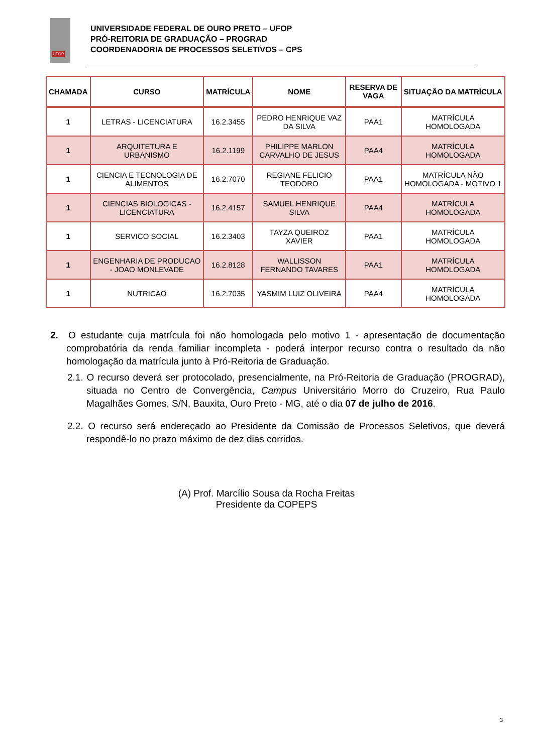UFOP
UNIVERSIDADE FEDERAL DE OURO PRETO – UFOP
PRÓ-REITORIA DE GRADUAÇÃO – PROGRAD
COORDENADORIA DE PROCESSOS SELETIVOS – CPS
| CHAMADA | CURSO | MATRÍCULA | NOME | RESERVA DE VAGA | SITUAÇÃO DA MATRÍCULA |
| --- | --- | --- | --- | --- | --- |
| 1 | LETRAS - LICENCIATURA | 16.2.3455 | PEDRO HENRIQUE VAZ DA SILVA | PAA1 | MATRÍCULA HOMOLOGADA |
| 1 | ARQUITETURA E URBANISMO | 16.2.1199 | PHILIPPE MARLON CARVALHO DE JESUS | PAA4 | MATRÍCULA HOMOLOGADA |
| 1 | CIENCIA E TECNOLOGIA DE ALIMENTOS | 16.2.7070 | REGIANE FELICIO TEODORO | PAA1 | MATRÍCULA NÃO HOMOLOGADA - MOTIVO 1 |
| 1 | CIENCIAS BIOLOGICAS - LICENCIATURA | 16.2.4157 | SAMUEL HENRIQUE SILVA | PAA4 | MATRÍCULA HOMOLOGADA |
| 1 | SERVICO SOCIAL | 16.2.3403 | TAYZA QUEIROZ XAVIER | PAA1 | MATRÍCULA HOMOLOGADA |
| 1 | ENGENHARIA DE PRODUCAO - JOAO MONLEVADE | 16.2.8128 | WALLISSON FERNANDO TAVARES | PAA1 | MATRÍCULA HOMOLOGADA |
| 1 | NUTRICAO | 16.2.7035 | YASMIM LUIZ OLIVEIRA | PAA4 | MATRÍCULA HOMOLOGADA |
2. O estudante cuja matrícula foi não homologada pelo motivo 1 - apresentação de documentação comprobatória da renda familiar incompleta - poderá interpor recurso contra o resultado da não homologação da matrícula junto à Pró-Reitoria de Graduação.
2.1. O recurso deverá ser protocolado, presencialmente, na Pró-Reitoria de Graduação (PROGRAD), situada no Centro de Convergência, Campus Universitário Morro do Cruzeiro, Rua Paulo Magalhães Gomes, S/N, Bauxita, Ouro Preto - MG, até o dia 07 de julho de 2016.
2.2. O recurso será endereçado ao Presidente da Comissão de Processos Seletivos, que deverá respondê-lo no prazo máximo de dez dias corridos.
(A) Prof. Marcílio Sousa da Rocha Freitas
Presidente da COPEPS
3